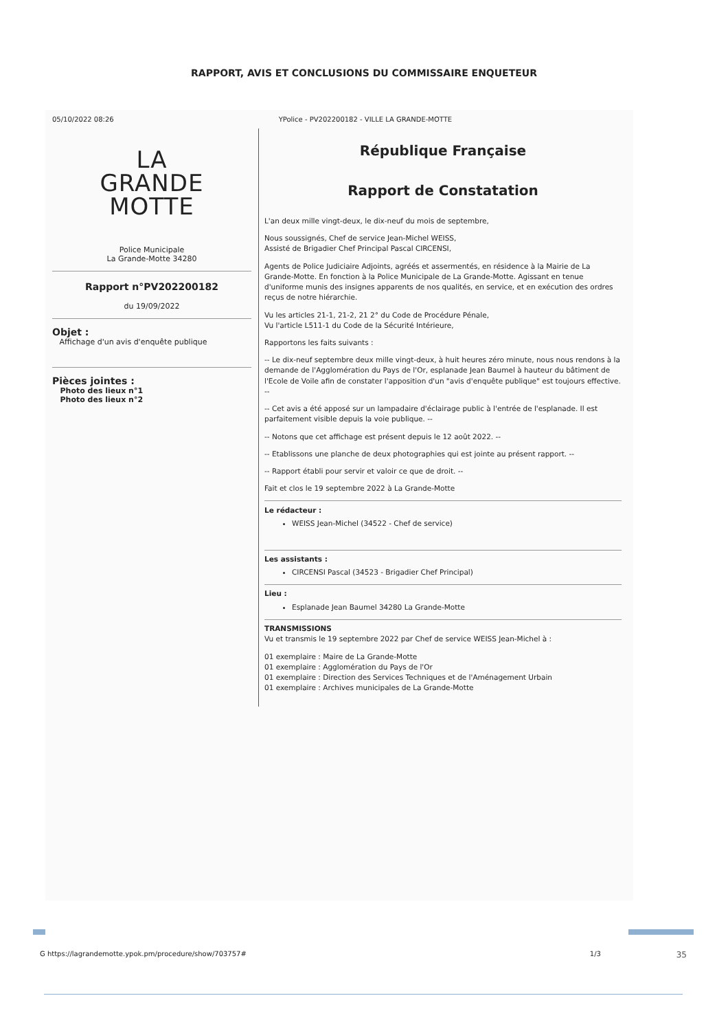RAPPORT, AVIS ET CONCLUSIONS DU COMMISSAIRE ENQUETEUR
05/10/2022 08:26 YPolice - PV202200182 - VILLE LA GRANDE-MOTTE
LA
GRANDE
MOTTE
Police Municipale
La Grande-Motte 34280
Rapport n°PV202200182
du 19/09/2022
Objet :
Affichage d'un avis d'enquête publique
Pièces jointes :
Photo des lieux n°1
Photo des lieux n°2
République Française
Rapport de Constatation
L'an deux mille vingt-deux, le dix-neuf du mois de septembre,
Nous soussignés, Chef de service Jean-Michel WEISS,
Assisté de Brigadier Chef Principal Pascal CIRCENSI,
Agents de Police Judiciaire Adjoints, agréés et assermentés, en résidence à la Mairie de La Grande-Motte. En fonction à la Police Municipale de La Grande-Motte. Agissant en tenue d'uniforme munis des insignes apparents de nos qualités, en service, et en exécution des ordres reçus de notre hiérarchie.
Vu les articles 21-1, 21-2, 21 2° du Code de Procédure Pénale,
Vu l'article L511-1 du Code de la Sécurité Intérieure,
Rapportons les faits suivants :
-- Le dix-neuf septembre deux mille vingt-deux, à huit heures zéro minute, nous nous rendons à la demande de l'Agglomération du Pays de l'Or, esplanade Jean Baumel à hauteur du bâtiment de l'Ecole de Voile afin de constater l'apposition d'un "avis d'enquête publique" est toujours effective. --
-- Cet avis a été apposé sur un lampadaire d'éclairage public à l'entrée de l'esplanade. Il est parfaitement visible depuis la voie publique. --
-- Notons que cet affichage est présent depuis le 12 août 2022. --
-- Etablissons une planche de deux photographies qui est jointe au présent rapport. --
-- Rapport établi pour servir et valoir ce que de droit. --
Fait et clos le 19 septembre 2022 à La Grande-Motte
Le rédacteur :
WEISS Jean-Michel (34522 - Chef de service)
Les assistants :
CIRCENSI Pascal (34523 - Brigadier Chef Principal)
Lieu :
Esplanade Jean Baumel 34280 La Grande-Motte
TRANSMISSIONS
Vu et transmis le 19 septembre 2022 par Chef de service WEISS Jean-Michel à :
01 exemplaire : Maire de La Grande-Motte
01 exemplaire : Agglomération du Pays de l'Or
01 exemplaire : Direction des Services Techniques et de l'Aménagement Urbain
01 exemplaire : Archives municipales de La Grande-Motte
G https://lagrandemotte.ypok.pm/procedure/show/703757# 1/3 35